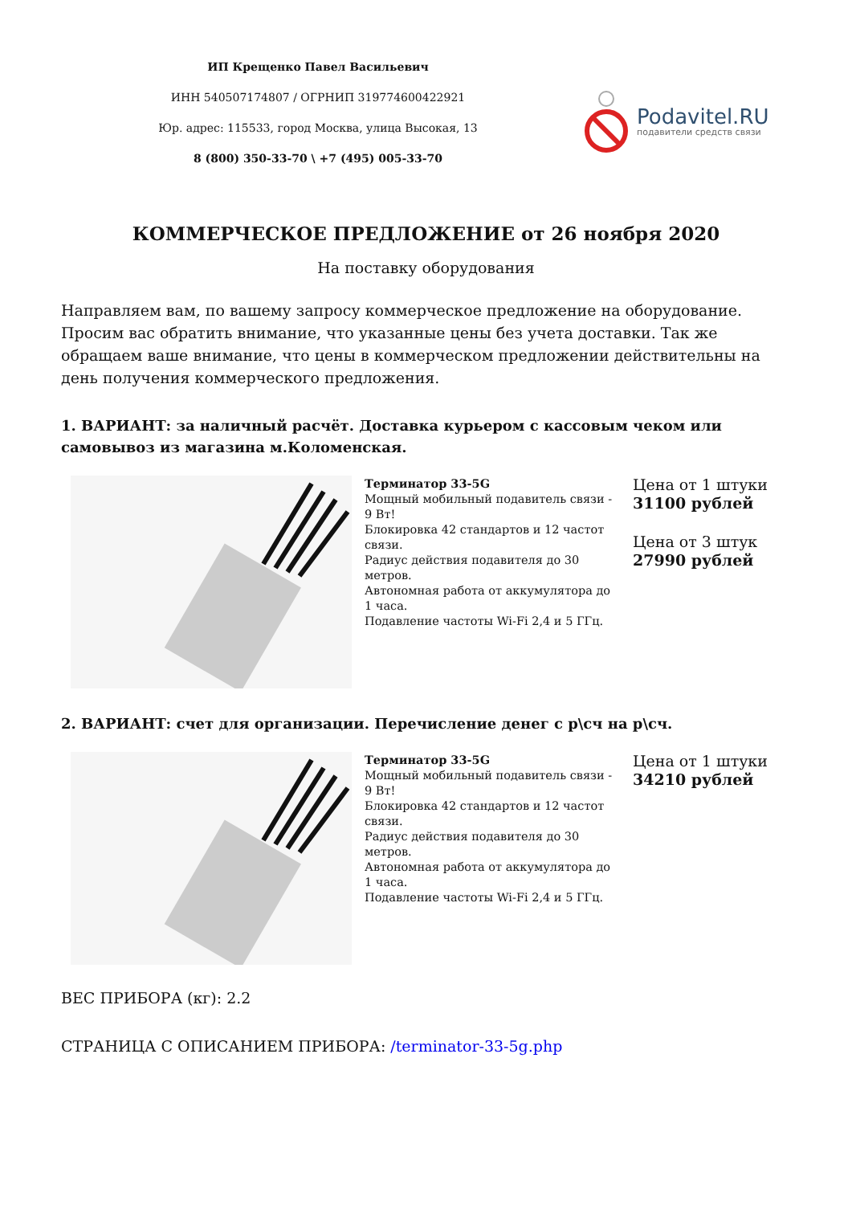ИП Крещенко Павел Васильевич
ИНН 540507174807 / ОГРНИП 319774600422921
Юр. адрес: 115533, город Москва, улица Высокая, 13
8 (800) 350-33-70 \ +7 (495) 005-33-70
Podavitel.RU
подавители средств связи
КОММЕРЧЕСКОЕ ПРЕДЛОЖЕНИЕ от 26 ноября 2020
На поставку оборудования
Направляем вам, по вашему запросу коммерческое предложение на оборудование. Просим вас обратить внимание, что указанные цены без учета доставки. Так же обращаем ваше внимание, что цены в коммерческом предложении действительны на день получения коммерческого предложения.
1. ВАРИАНТ: за наличный расчёт. Доставка курьером с кассовым чеком или самовывоз из магазина м.Коломенская.
Терминатор 33-5G
Мощный мобильный подавитель связи - 9 Вт!
Блокировка 42 стандартов и 12 частот связи.
Радиус действия подавителя до 30 метров.
Автономная работа от аккумулятора до 1 часа.
Подавление частоты Wi-Fi 2,4 и 5 ГГц.
Цена от 1 штуки
31100 рублей
Цена от 3 штук
27990 рублей
2. ВАРИАНТ: счет для организации. Перечисление денег с р\сч на р\сч.
Терминатор 33-5G
Мощный мобильный подавитель связи - 9 Вт!
Блокировка 42 стандартов и 12 частот связи.
Радиус действия подавителя до 30 метров.
Автономная работа от аккумулятора до 1 часа.
Подавление частоты Wi-Fi 2,4 и 5 ГГц.
Цена от 1 штуки
34210 рублей
ВЕС ПРИБОРА (кг): 2.2
СТРАНИЦА С ОПИСАНИЕМ ПРИБОРА: /terminator-33-5g.php